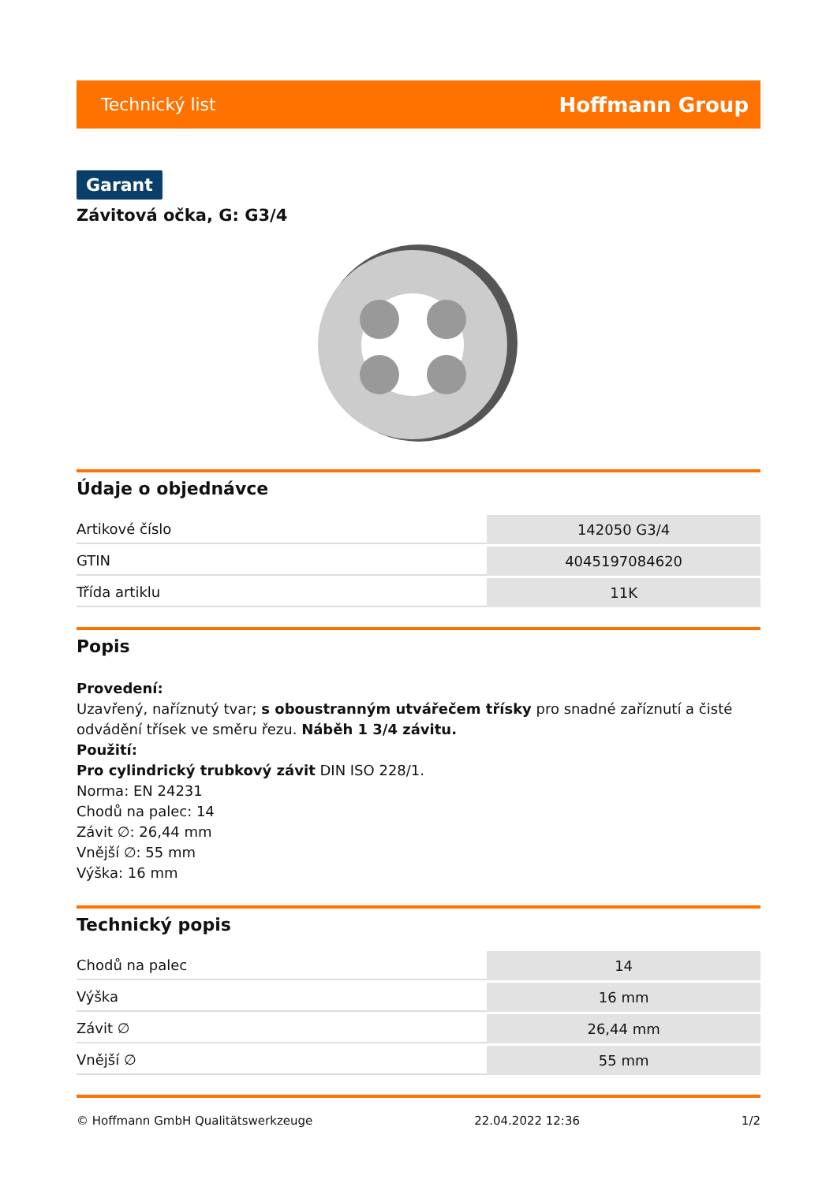Technický list Hoffmann Group
Garant
Závitová očka, G: G3/4
Údaje o objednávce
| Artikové číslo | 142050 G3/4 |
| GTIN | 4045197084620 |
| Třída artiklu | 11K |
Popis
Provedení:
Uzavřený, naříznutý tvar; s oboustranným utvářečem třísky pro snadné zaříznutí a čisté odvádění třísek ve směru řezu. Náběh 1 3/4 závitu.
Použití:
Pro cylindrický trubkový závit DIN ISO 228/1.
Norma: EN 24231
Chodů na palec: 14
Závit ∅: 26,44 mm
Vnější ∅: 55 mm
Výška: 16 mm
Technický popis
| Chodů na palec | 14 |
| Výška | 16 mm |
| Závit ∅ | 26,44 mm |
| Vnější ∅ | 55 mm |
© Hoffmann GmbH Qualitätswerkzeuge 22.04.2022 12:36 1/2